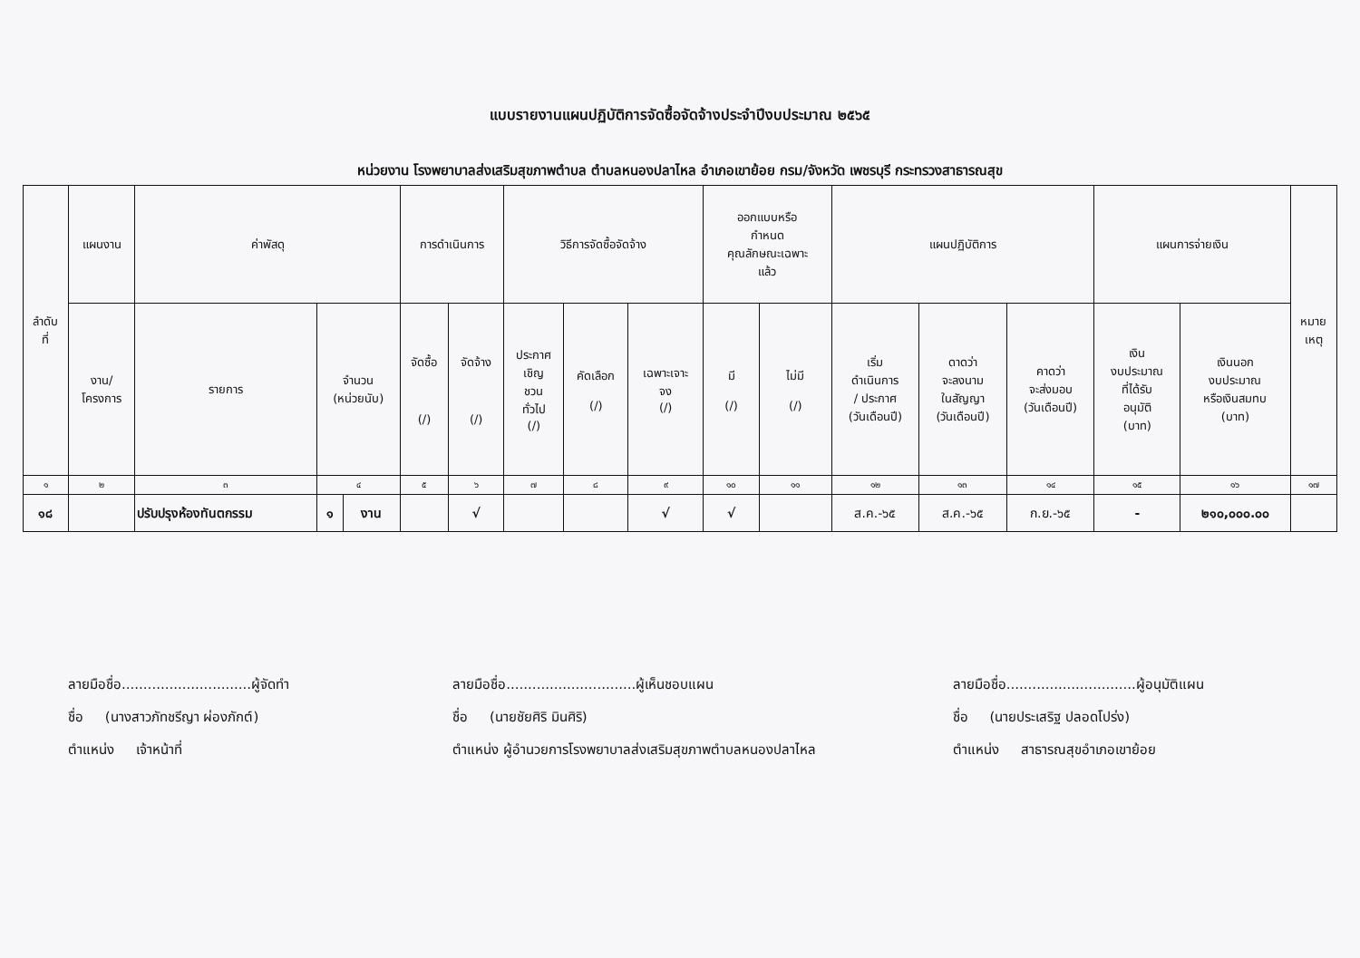แบบรายงานแผนปฏิบัติการจัดซื้อจัดจ้างประจำปีงบประมาณ ๒๕๖๕
หน่วยงาน โรงพยาบาลส่งเสริมสุขภาพตำบล ตำบลหนองปลาไหล อำเภอเขาย้อย กรม/จังหวัด เพชรบุรี กระทรวงสาธารณสุข
| ลำดับ ที่ | แผนงาน | ค่าพัสดุ | | | การดำเนินการ | | วิธีการจัดซื้อจัดจ้าง | | | ออกแบบหรือ กำหนด คุณลักษณะเฉพาะ แล้ว | | แผนปฏิบัติการ | | | แผนการจ่ายเงิน | | หมาย เหตุ |
| --- | --- | --- | --- | --- | --- | --- | --- | --- | --- | --- | --- | --- | --- | --- | --- | --- | --- |
| | งาน/ โครงการ | รายการ | จำนวน (หน่วยนับ) | | จัดซื้อ (/) | จัดจ้าง (/) | ประกาศ เชิญ ชวน ทั่วไป (/) | คัดเลือก (/) | เฉพาะเจาะ จง (/) | มี (/) | ไม่มี (/) | เริ่ม ดำเนินการ / ประกาศ (วันเดือนปี) | ดาดว่า จะลงนาม ในสัญญา (วันเดือนปี) | คาดว่า จะส่งมอบ (วันเดือนปี) | เงิน งบประมาณ ที่ได้รับ อนุมัติ (บาท) | เงินนอก งบประมาณ หรือเงินสมทบ (บาท) | |
| ๑ | ๒ | ๓ | ๔ | | ๕ | ๖ | ๗ | ๘ | ๙ | ๑๐ | ๑๑ | ๑๒ | ๑๓ | ๑๔ | ๑๕ | ๑๖ | ๑๗ |
| ๑๘ | | ปรับปรุงห้องทันตกรรม | ๑ | งาน | | √ | | | √ | √ | | ส.ค.-๖๕ | ส.ค.-๖๕ | ก.ย.-๖๕ | - | ๒๑๐,๐๐๐.๐๐ | |
ลายมือชื่อ..............................ผู้จัดทำ
ชื่อ (นางสาวภัทชรีญา ผ่องภักต์)
ตำแหน่ง เจ้าหน้าที่
ลายมือชื่อ..............................ผู้เห็นชอบแผน
ชื่อ (นายชัยศิริ มินศิริ)
ตำแหน่ง ผู้อำนวยการโรงพยาบาลส่งเสริมสุขภาพตำบลหนองปลาไหล
ลายมือชื่อ..............................ผู้อนุมัติแผน
ชื่อ (นายประเสริฐ ปลอดโปร่ง)
ตำแหน่ง สาธารณสุขอำเภอเขาย้อย